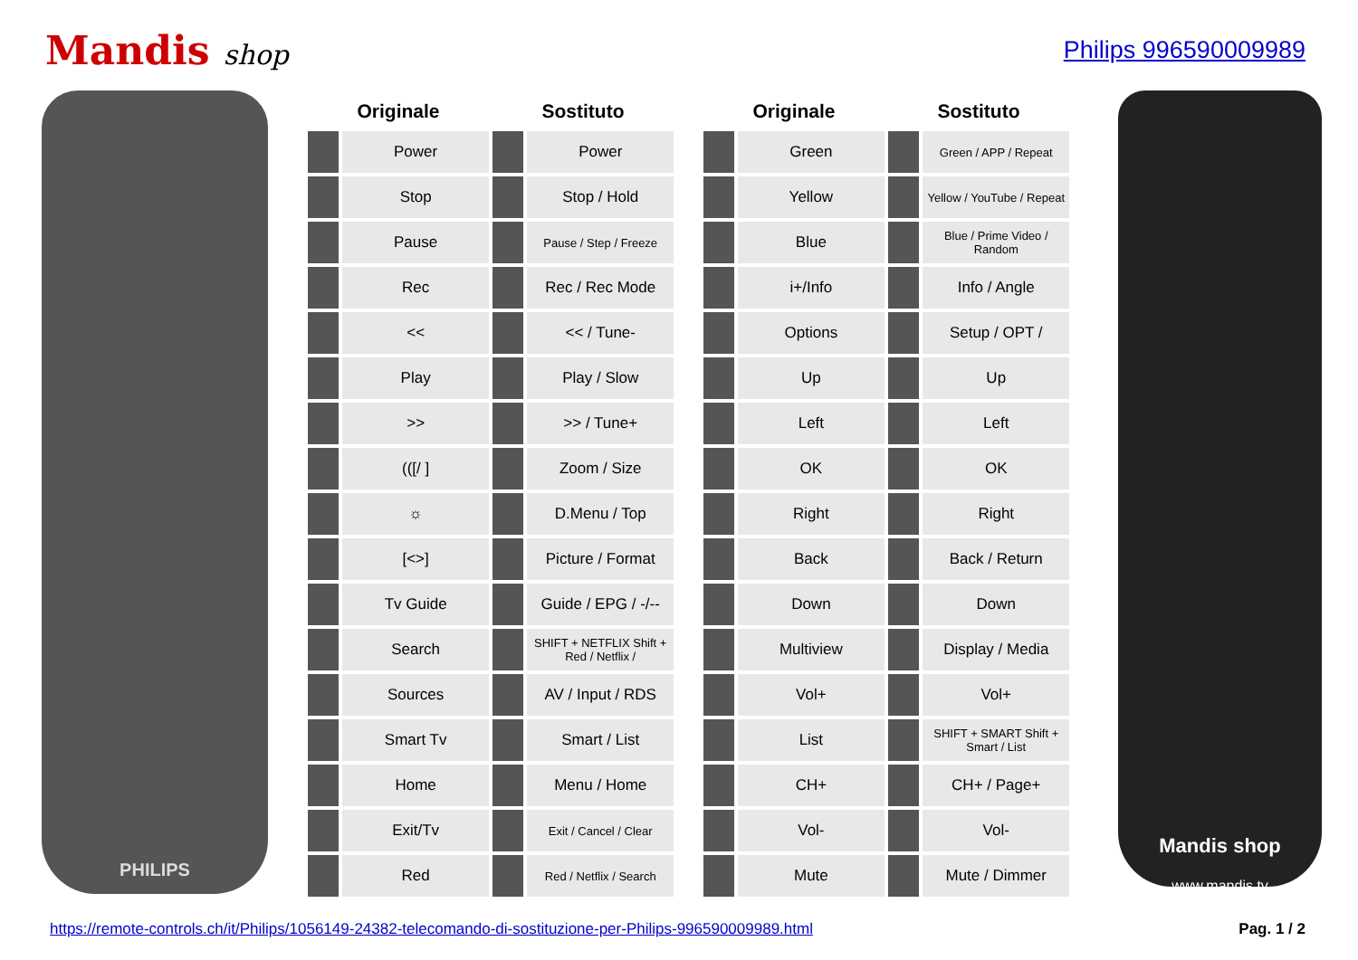Mandis shop Philips 996590009989
PHILIPS
| Originale | | Sostituto | |
| --- | --- | --- | --- |
| | Power | | Power |
| | Stop | | Stop / Hold |
| | Pause | | Pause / Step / Freeze |
| | Rec | | Rec / Rec Mode |
| | << | | << / Tune- |
| | Play | | Play / Slow |
| | >> | | >> / Tune+ |
| | (([/ ] | | Zoom / Size |
| | ☼ | | D.Menu / Top |
| | [<>] | | Picture / Format |
| | Tv Guide | | Guide / EPG / -/-- |
| | Search | | SHIFT + NETFLIX Shift + Red / Netflix / |
| | Sources | | AV / Input / RDS |
| | Smart Tv | | Smart / List |
| | Home | | Menu / Home |
| | Exit/Tv | | Exit / Cancel / Clear |
| | Red | | Red / Netflix / Search |
| Originale | | Sostituto | |
| --- | --- | --- | --- |
| | Green | | Green / APP / Repeat |
| | Yellow | | Yellow / YouTube / Repeat |
| | Blue | | Blue / Prime Video / Random |
| | i+/Info | | Info / Angle |
| | Options | | Setup / OPT / |
| | Up | | Up |
| | Left | | Left |
| | OK | | OK |
| | Right | | Right |
| | Back | | Back / Return |
| | Down | | Down |
| | Multiview | | Display / Media |
| | Vol+ | | Vol+ |
| | List | | SHIFT + SMART Shift + Smart / List |
| | CH+ | | CH+ / Page+ |
| | Vol- | | Vol- |
| | Mute | | Mute / Dimmer |
Mandis shop
www.mandis.tv
https://remote-controls.ch/it/Philips/1056149-24382-telecomando-di-sostituzione-per-Philips-996590009989.html Pag. 1 / 2